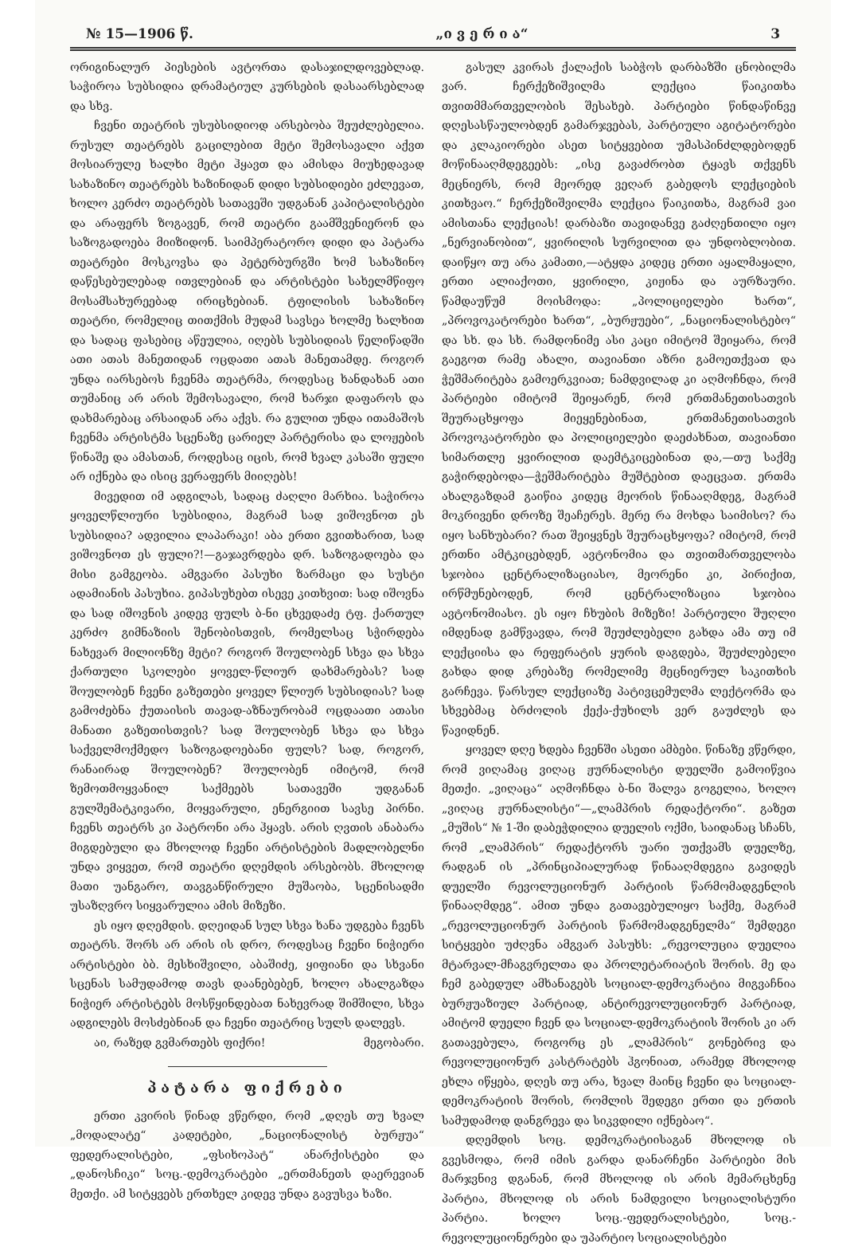№ 15—1906 წ. „ი ვ ე რ ი ა“3
ორიგინალურ პიესების ავტორთა დასაჯილდოვებლად. საჭიროა სუბსიდია დრამატიულ კურსების დასაარსებლად და სხვ.
ჩვენი თეატრის უსუბსიდიოდ არსებობა შეუძლებელია. რუსულ თეატრებს გაცილებით მეტი შემოსავალი აქვთ მოსიარულე ხალხი მეტი ჰყავთ და ამისდა მიუხედავად სახაზინო თეატრებს ხაზინიდან დიდი სუბსიდიები ეძლევათ, ხოლო კერძო თეატრებს სათავეში უდგანან კაპიტალისტები და არაფერს ზოგავენ, რომ თეატრი გაამშვენიერონ და საზოგადოება მიიზიდონ. საიმპერატორო დიდი და პატარა თეატრები მოსკოვსა და პეტერბურგში ხომ სახაზინო დაწესებულებად ითვლებიან და არტისტები სახელმწიფო მოსამსახურეებად ირიცხებიან. ტფილისის სახაზინო თეატრი, რომელიც თითქმის მუდამ სავსეა ხოლმე ხალხით და სადაც ფასებიც აწეულია, იღებს სუბსიდიას წელიწადში ათი ათას მანეთიდან ოცდათი ათას მანეთამდე. როგორ უნდა იარსებოს ჩვენმა თეატრმა, როდესაც ხანდახან ათი თუმანიც არ არის შემოსავალი, რომ ხარჯი დაფაროს და დახმარებაც არსაიდან არა აქვს. რა გულით უნდა ითამაშოს ჩვენმა არტისტმა სცენაზე ცარიელ პარტერისა და ლოჟების წინაშე და ამასთან, როდესაც იცის, რომ ხვალ კასაში ფული არ იქნება და ისიც ვერაფერს მიიღებს!
მივედით იმ ადგილას, სადაც ძაღლი მარხია. საჭიროა ყოველწლიური სუბსიდია, მაგრამ სად ვიშოვნოთ ეს სუბსიდია? ადვილია ლაპარაკი! აბა ერთი გვითხარით, სად ვიშოვნოთ ეს ფული?!—გაჯავრდება დრ. საზოგადოება და მისი გამგეობა. ამგვარი პასუხი ზარმაცი და სუსტი ადამიანის პასუხია. გიპასუხებთ ისევე კითხვით: სად იშოვნა და სად იშოვნის კიდევ ფულს ბ-ნი ცხვედაძე ტფ. ქართულ კერძო გიმნაზიის შენობისთვის, რომელსაც სჭირდება ნახევარ მილიონზე მეტი? როგორ შოულობენ სხვა და სხვა ქართული სკოლები ყოველ-წლიურ დახმარებას? სად შოულობენ ჩვენი გაზეთები ყოველ წლიურ სუბსიდიას? სად გამოძებნა ქუთაისის თავად-აზნაურობამ ოცდაათი ათასი მანათი გაზეთისთვის? სად შოულობენ სხვა და სხვა საქველმოქმედო საზოგადოებანი ფულს? სად, როგორ, რანაირად შოულობენ? შოულობენ იმიტომ, რომ ზემოთმოყვანილ საქმეებს სათავეში უდგანან გულშემატკივარი, მოყვარული, ენერგიით სავსე პირნი. ჩვენს თეატრს კი პატრონი არა ჰყავს. არის ღვთის ანაბარა მიგდებული და მხოლოდ ჩვენი არტისტების მადლობელნი უნდა ვიყვეთ, რომ თეატრი დღემდის არსებობს. მხოლოდ მათი უანგარო, თავგანწირული მუშაობა, სცენისადმი უსაზღვრო სიყვარულია ამის მიზეზი.
ეს იყო დღემდის. დღეიდან სულ სხვა ხანა უდგება ჩვენს თეატრს. შორს არ არის ის დრო, როდესაც ჩვენი ნიჭიერი არტისტები ბბ. მესხიშვილი, აბაშიძე, ყიფიანი და სხვანი სცენას სამუდამოდ თავს დაანებებენ, ხოლო ახალგაზდა ნიჭიერ არტისტებს მოსწყინდებათ ნახევრად შიმშილი, სხვა ადგილებს მოსძებნიან და ჩვენი თეატრიც სულს დალევს.
აი, რაზედ გვმართებს ფიქრი! მეგობარი.
პატარა ფიქრები
ერთი კვირის წინად ვწერდი, რომ „დღეს თუ ხვალ „მოდალატე“ კადეტები, „ნაციონალისტ ბურჟუა“ ფედერალისტები, „ფსიხოპატ“ ანარქისტები და „დანოსჩიკი“ სოც.-დემოკრატები „ერთმანეთს დაერევიან მეთქი. ამ სიტყვებს ერთხელ კიდევ უნდა გავუსვა ხაზი.
გასულ კვირას ქალაქის საბჭოს დარბაზში ცნობილმა ვარ. ჩერქეზიშვილმა ლექცია წაიკითხა თვითმმართველობის შესახებ. პარტიები წინდაწინვე დღესასწაულობდენ გამარჯვებას, პარტიული აგიტატორები და კლაკიორები ასეთ სიტყვებით უმასპინძლდებოდენ მოწინააღმდეგეებს: „ისე გავაძრობთ ტყავს თქვენს მეცნიერს, რომ მეორედ ვეღარ გაბედოს ლექციების კითხვაო.“ ჩერქეზიშვილმა ლექცია წაიკითხა, მაგრამ ვაი ამისთანა ლექციას! დარბაზი თავიდანვე გაძღენთილი იყო „ნერვიანობით“, ყვირილის სურვილით და უნდობლობით. დაიწყო თუ არა კამათი,—ატყდა კიდეც ერთი აყალმაყალი, ერთი ალიაქოთი, ყვირილი, კიჟინა და აურზაური. წამდაუწუმ მოისმოდა: „პოლიციელები ხართ“, „პროვოკატორები ხართ“, „ბურჟუები“, „ნაციონალისტებო“ და სხ. და სხ. რამდონიმე ასი კაცი იმიტომ შეიყარა, რომ გაეგოთ რამე ახალი, თავიანთი აზრი გამოეთქვათ და ჭეშმარიტება გამოერკვიათ; ნამდვილად კი აღმოჩნდა, რომ პარტიები იმიტომ შეიყარენ, რომ ერთმანეთისათვის შეურაცხყოფა მიეყენებინათ, ერთმანეთისათვის პროვოკატორები და პოლიციელები დაეძახნათ, თავიანთი სიმართლე ყვირილით დაემტკიცებინათ და,—თუ საქმე გაჭირდებოდა—ჭეშმარიტება მუშტებით დაეცვათ. ერთმა ახალგაზდამ გაიწია კიდეც მეორის წინააღმდეგ, მაგრამ მოკრივენი დროზე შეაჩერეს. მერე რა მოხდა საიმისო? რა იყო სანხუბარი? რათ შეიყვნეს შეურაცხყოფა? იმიტომ, რომ ერთნი ამტკიცებდენ, ავტონომია და თვითმართველობა სჯობია ცენტრალიზაციასო, მეორენი კი, პირიქით, ირწმუნებოდენ, რომ ცენტრალიზაცია სჯობია ავტონომიასო. ეს იყო ჩხუბის მიზეზი! პარტიული შუღლი იმდენად გამწვავდა, რომ შეუძლებელი გახდა ამა თუ იმ ლექციისა და რეფერატის ყურის დაგდება, შეუძლებელი გახდა დიდ კრებაზე რომელიმე მეცნიერულ საკითხის გარჩევა. წარსულ ლექციაზე პატივცემულმა ლექტორმა და სხვებმაც ბრძოლის ქექა-ქუხილს ვერ გაუძლეს და წავიდნენ.
ყოველ დღე ხდება ჩვენში ასეთი ამბები. წინაზე ვწერდი, რომ ვიღამაც ვიღაც ჟურნალისტი დუელში გამოიწვია მეთქი. „ვიღაცა“ აღმოჩნდა ბ-ნი შალვა გოგელია, ხოლო „ვიღაც ჟურნალისტი“—„ლამპრის რედაქტორი“. გაზეთ „მუშის“ № 1-ში დაბეჭდილია დუელის ოქმი, საიდანაც სჩანს, რომ „ლამპრის“ რედაქტორს უარი უთქვამს დუელზე, რადგან ის „პრინციპიალურად წინააღმდეგია გავიდეს დუელში რევოლუციონურ პარტიის წარმომადგენლის წინააღმდეგ“. ამით უნდა გათავებულიყო საქმე, მაგრამ „რევოლუციონურ პარტიის წარმომადგენელმა“ შემდეგი სიტყვები უძღვნა ამგვარ პასუხს: „რევოლუცია დუელია მტარვალ-მჩაგვრელთა და პროლეტარიატის შორის. მე და ჩემ გაბედულ ამხანაგებს სოციალ-დემოკრატია მიგვაჩნია ბურჟუაზიულ პარტიად, ანტირევოლუციონურ პარტიად, ამიტომ დუელი ჩვენ და სოციალ-დემოკრატიის შორის კი არ გათავებულა, როგორც ეს „ლამპრის“ გონებრივ და რევოლუციონურ კასტრატებს ჰგონიათ, არამედ მხოლოდ ეხლა იწყება, დღეს თუ არა, ხვალ მაინც ჩვენი და სოციალ-დემოკრატიის შორის, რომლის შედეგი ერთი და ერთის სამუდამოდ დანგრევა და სიკვდილი იქნებაო“.
დღემდის სოც. დემოკრატიისაგან მხოლოდ ის გვესმოდა, რომ იმის გარდა დანარჩენი პარტიები მის მარჯვნივ დგანან, რომ მხოლოდ ის არის მემარცხენე პარტია, მხოლოდ ის არის ნამდვილი სოციალისტური პარტია. ხოლო სოც.-ფედერალისტები, სოც.-რევოლუციონერები და უპარტიო სოციალისტები